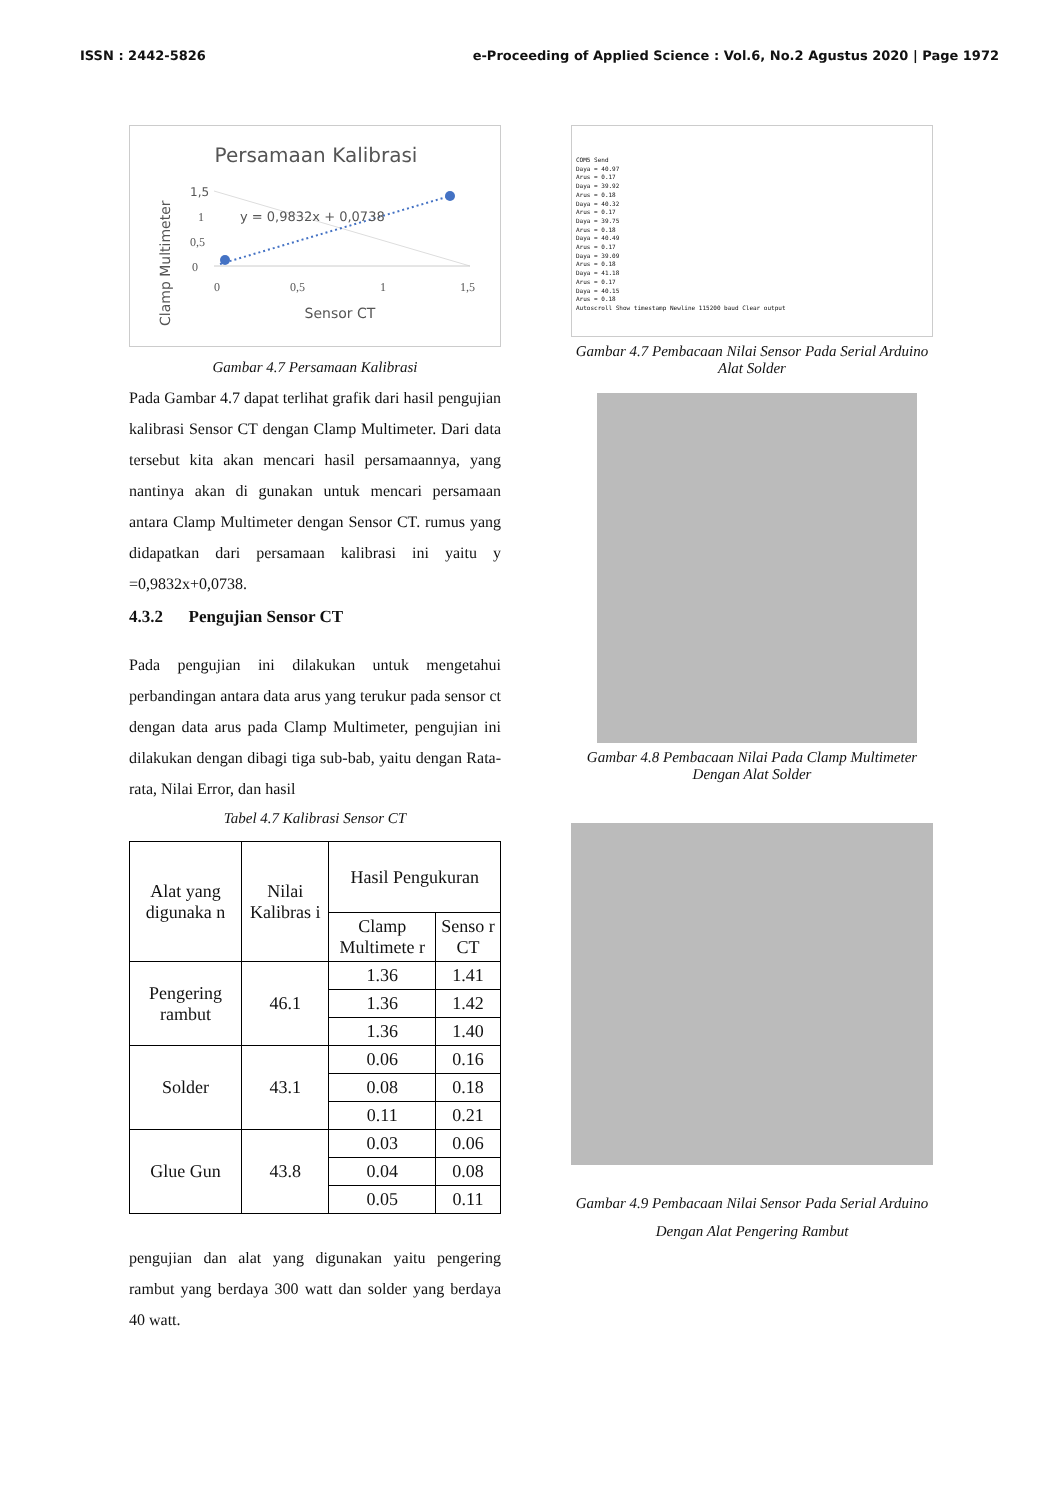ISSN : 2442-5826 e-Proceeding of Applied Science : Vol.6, No.2 Agustus 2020 | Page 1972
Persamaan Kalibrasi
1,5
1
0,5
0
y = 0,9832x + 0,0738
0
0,5
1
1,5
Sensor CT
Clamp Multimeter
Gambar 4.7 Persamaan Kalibrasi
Pada Gambar 4.7 dapat terlihat grafik dari hasil pengujian kalibrasi Sensor CT dengan Clamp Multimeter. Dari data tersebut kita akan mencari hasil persamaannya, yang nantinya akan di gunakan untuk mencari persamaan antara Clamp Multimeter dengan Sensor CT. rumus yang didapatkan dari persamaan kalibrasi ini yaitu y =0,9832x+0,0738.
4.3.2 Pengujian Sensor CT
Pada pengujian ini dilakukan untuk mengetahui perbandingan antara data arus yang terukur pada sensor ct dengan data arus pada Clamp Multimeter, pengujian ini dilakukan dengan dibagi tiga sub-bab, yaitu dengan Rata-rata, Nilai Error, dan hasil
Tabel 4.7 Kalibrasi Sensor CT
| Alat yang digunaka n | Nilai Kalibras i | Hasil Pengukuran | |
| --- | --- | --- | --- |
| | | Clamp Multimete r | Senso r CT |
| Pengering rambut | 46.1 | 1.36 | 1.41 |
| | | 1.36 | 1.42 |
| | | 1.36 | 1.40 |
| Solder | 43.1 | 0.06 | 0.16 |
| | | 0.08 | 0.18 |
| | | 0.11 | 0.21 |
| Glue Gun | 43.8 | 0.03 | 0.06 |
| | | 0.04 | 0.08 |
| | | 0.05 | 0.11 |
pengujian dan alat yang digunakan yaitu pengering rambut yang berdaya 300 watt dan solder yang berdaya 40 watt.
COM5 Send
Daya = 40.97
Arus = 0.17
Daya = 39.92
Arus = 0.18
Daya = 40.32
Arus = 0.17
Daya = 39.75
Arus = 0.18
Daya = 40.49
Arus = 0.17
Daya = 39.09
Arus = 0.18
Daya = 41.18
Arus = 0.17
Daya = 40.15
Arus = 0.18
Autoscroll Show timestamp Newline 115200 baud Clear output
Gambar 4.7 Pembacaan Nilai Sensor Pada Serial Arduino Alat Solder
Gambar 4.8 Pembacaan Nilai Pada Clamp Multimeter Dengan Alat Solder
Gambar 4.9 Pembacaan Nilai Sensor Pada Serial Arduino Dengan Alat Pengering Rambut